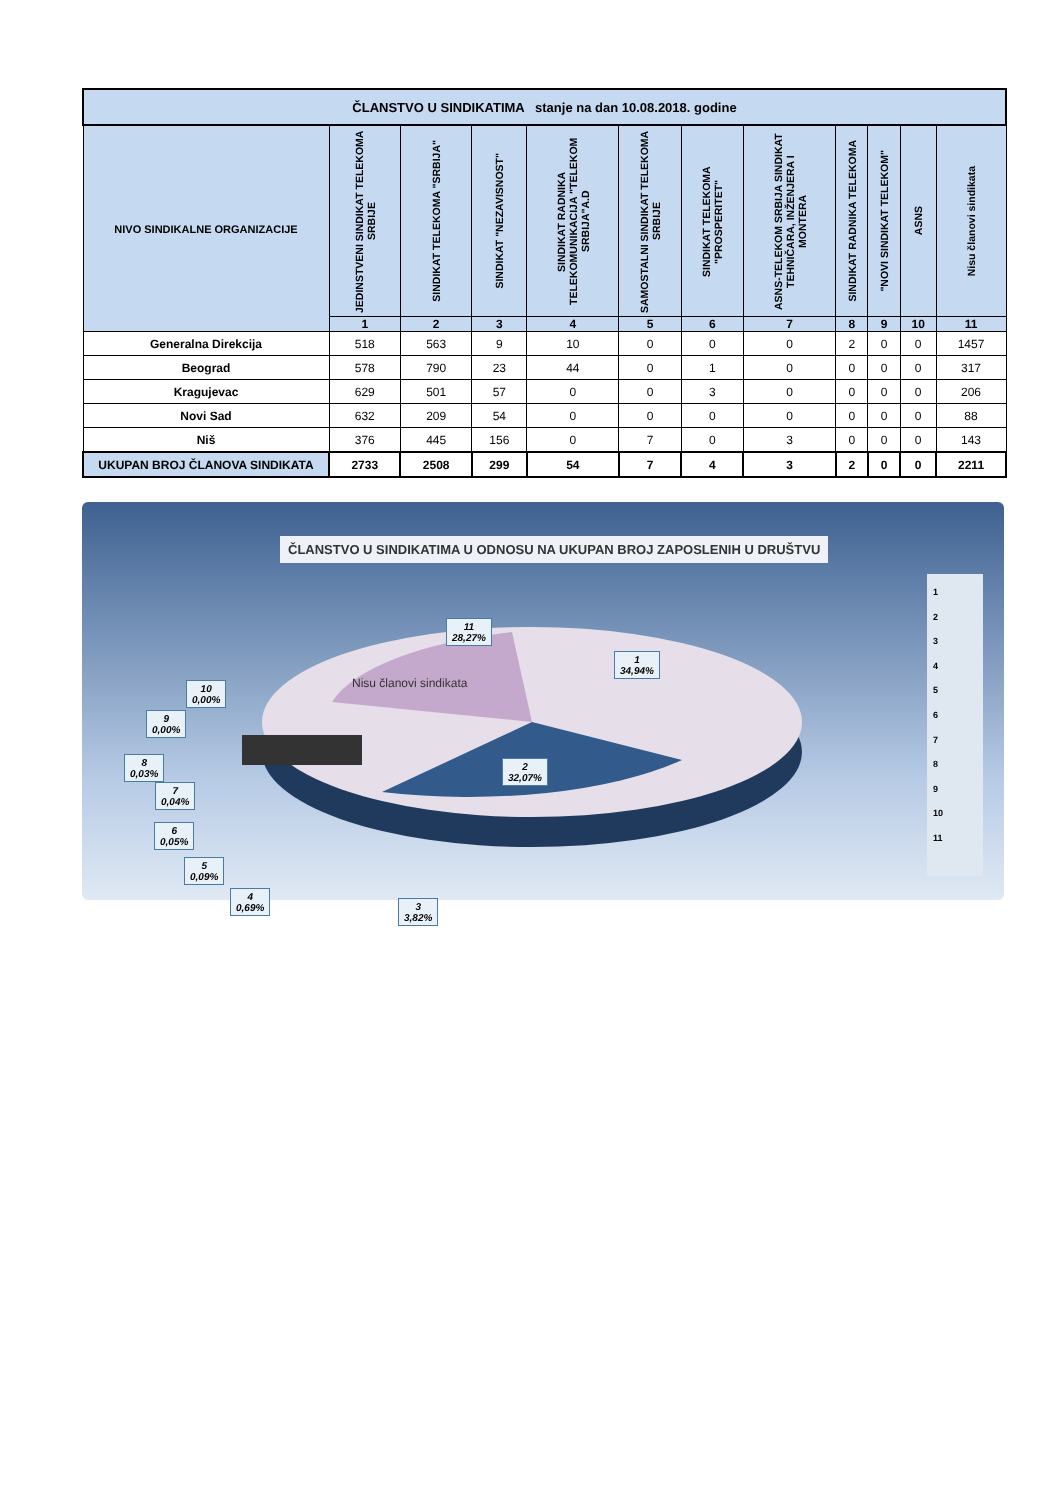| ČLANSTVO U SINDIKATIMA stanje na dan 10.08.2018. godine | | | | | | | | | | | |
| --- | --- | --- | --- | --- | --- | --- | --- | --- | --- | --- | --- |
| NIVO SINDIKALNE ORGANIZACIJE | JEDINSTVENI SINDIKAT TELEKOMA SRBIJE | SINDIKAT TELEKOMA "SRBIJA" | SINDIKAT "NEZAVISNOST" | SINDIKAT RADNIKA TELEKOMUNIKACIJA "TELEKOM SRBIJA"A.D | SAMOSTALNI SINDIKAT TELEKOMA SRBIJE | SINDIKAT TELEKOMA "PROSPERITET" | ASNS-TELEKOM SRBIJA SINDIKAT TEHNIČARA, INŽENJERA I MONTERA | SINDIKAT RADNIKA TELEKOMA | "NOVI SINDIKAT TELEKOM" | ASNS | Nisu članovi sindikata |
| | 1 | 2 | 3 | 4 | 5 | 6 | 7 | 8 | 9 | 10 | 11 |
| Generalna Direkcija | 518 | 563 | 9 | 10 | 0 | 0 | 0 | 2 | 0 | 0 | 1457 |
| Beograd | 578 | 790 | 23 | 44 | 0 | 1 | 0 | 0 | 0 | 0 | 317 |
| Kragujevac | 629 | 501 | 57 | 0 | 0 | 3 | 0 | 0 | 0 | 0 | 206 |
| Novi Sad | 632 | 209 | 54 | 0 | 0 | 0 | 0 | 0 | 0 | 0 | 88 |
| Niš | 376 | 445 | 156 | 0 | 7 | 0 | 3 | 0 | 0 | 0 | 143 |
| UKUPAN BROJ ČLANOVA SINDIKATA | 2733 | 2508 | 299 | 54 | 7 | 4 | 3 | 2 | 0 | 0 | 2211 |
ČLANSTVO U SINDIKATIMA U ODNOSU NA UKUPAN BROJ ZAPOSLENIH U DRUŠTVU
1
34,94%
2
32,07%
3
3,82%
4
0,69%
5
0,09%
6
0,05%
7
0,04%
8
0,03%
9
0,00%
10
0,00%
11
28,27%
Nisu članovi sindikata
1
2
3
4
5
6
7
8
9
10
11